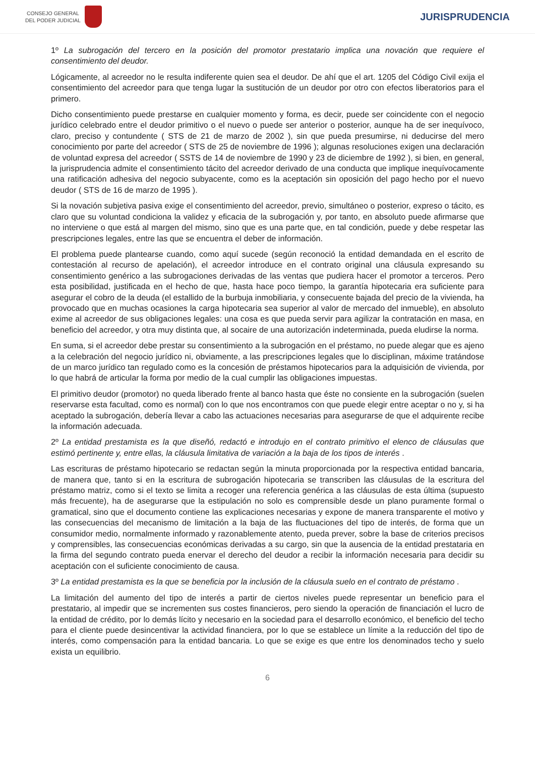CONSEJO GENERAL
DEL PODER JUDICIAL
JURISPRUDENCIA
1º La subrogación del tercero en la posición del promotor prestatario implica una novación que requiere el consentimiento del deudor.
Lógicamente, al acreedor no le resulta indiferente quien sea el deudor. De ahí que el art. 1205 del Código Civil exija el consentimiento del acreedor para que tenga lugar la sustitución de un deudor por otro con efectos liberatorios para el primero.
Dicho consentimiento puede prestarse en cualquier momento y forma, es decir, puede ser coincidente con el negocio jurídico celebrado entre el deudor primitivo o el nuevo o puede ser anterior o posterior, aunque ha de ser inequívoco, claro, preciso y contundente ( STS de 21 de marzo de 2002 ), sin que pueda presumirse, ni deducirse del mero conocimiento por parte del acreedor ( STS de 25 de noviembre de 1996 ); algunas resoluciones exigen una declaración de voluntad expresa del acreedor ( SSTS de 14 de noviembre de 1990 y 23 de diciembre de 1992 ), si bien, en general, la jurisprudencia admite el consentimiento tácito del acreedor derivado de una conducta que implique inequívocamente una ratificación adhesiva del negocio subyacente, como es la aceptación sin oposición del pago hecho por el nuevo deudor ( STS de 16 de marzo de 1995 ).
Si la novación subjetiva pasiva exige el consentimiento del acreedor, previo, simultáneo o posterior, expreso o tácito, es claro que su voluntad condiciona la validez y eficacia de la subrogación y, por tanto, en absoluto puede afirmarse que no interviene o que está al margen del mismo, sino que es una parte que, en tal condición, puede y debe respetar las prescripciones legales, entre las que se encuentra el deber de información.
El problema puede plantearse cuando, como aquí sucede (según reconoció la entidad demandada en el escrito de contestación al recurso de apelación), el acreedor introduce en el contrato original una cláusula expresando su consentimiento genérico a las subrogaciones derivadas de las ventas que pudiera hacer el promotor a terceros. Pero esta posibilidad, justificada en el hecho de que, hasta hace poco tiempo, la garantía hipotecaria era suficiente para asegurar el cobro de la deuda (el estallido de la burbuja inmobiliaria, y consecuente bajada del precio de la vivienda, ha provocado que en muchas ocasiones la carga hipotecaria sea superior al valor de mercado del inmueble), en absoluto exime al acreedor de sus obligaciones legales: una cosa es que pueda servir para agilizar la contratación en masa, en beneficio del acreedor, y otra muy distinta que, al socaire de una autorización indeterminada, pueda eludirse la norma.
En suma, si el acreedor debe prestar su consentimiento a la subrogación en el préstamo, no puede alegar que es ajeno a la celebración del negocio jurídico ni, obviamente, a las prescripciones legales que lo disciplinan, máxime tratándose de un marco jurídico tan regulado como es la concesión de préstamos hipotecarios para la adquisición de vivienda, por lo que habrá de articular la forma por medio de la cual cumplir las obligaciones impuestas.
El primitivo deudor (promotor) no queda liberado frente al banco hasta que éste no consiente en la subrogación (suelen reservarse esta facultad, como es normal) con lo que nos encontramos con que puede elegir entre aceptar o no y, si ha aceptado la subrogación, debería llevar a cabo las actuaciones necesarias para asegurarse de que el adquirente recibe la información adecuada.
2º La entidad prestamista es la que diseñó, redactó e introdujo en el contrato primitivo el elenco de cláusulas que estimó pertinente y, entre ellas, la cláusula limitativa de variación a la baja de los tipos de interés .
Las escrituras de préstamo hipotecario se redactan según la minuta proporcionada por la respectiva entidad bancaria, de manera que, tanto si en la escritura de subrogación hipotecaria se transcriben las cláusulas de la escritura del préstamo matriz, como si el texto se limita a recoger una referencia genérica a las cláusulas de esta última (supuesto más frecuente), ha de asegurarse que la estipulación no solo es comprensible desde un plano puramente formal o gramatical, sino que el documento contiene las explicaciones necesarias y expone de manera transparente el motivo y las consecuencias del mecanismo de limitación a la baja de las fluctuaciones del tipo de interés, de forma que un consumidor medio, normalmente informado y razonablemente atento, pueda prever, sobre la base de criterios precisos y comprensibles, las consecuencias económicas derivadas a su cargo, sin que la ausencia de la entidad prestataria en la firma del segundo contrato pueda enervar el derecho del deudor a recibir la información necesaria para decidir su aceptación con el suficiente conocimiento de causa.
3º La entidad prestamista es la que se beneficia por la inclusión de la cláusula suelo en el contrato de préstamo .
La limitación del aumento del tipo de interés a partir de ciertos niveles puede representar un beneficio para el prestatario, al impedir que se incrementen sus costes financieros, pero siendo la operación de financiación el lucro de la entidad de crédito, por lo demás lícito y necesario en la sociedad para el desarrollo económico, el beneficio del techo para el cliente puede desincentivar la actividad financiera, por lo que se establece un límite a la reducción del tipo de interés, como compensación para la entidad bancaria. Lo que se exige es que entre los denominados techo y suelo exista un equilibrio.
6